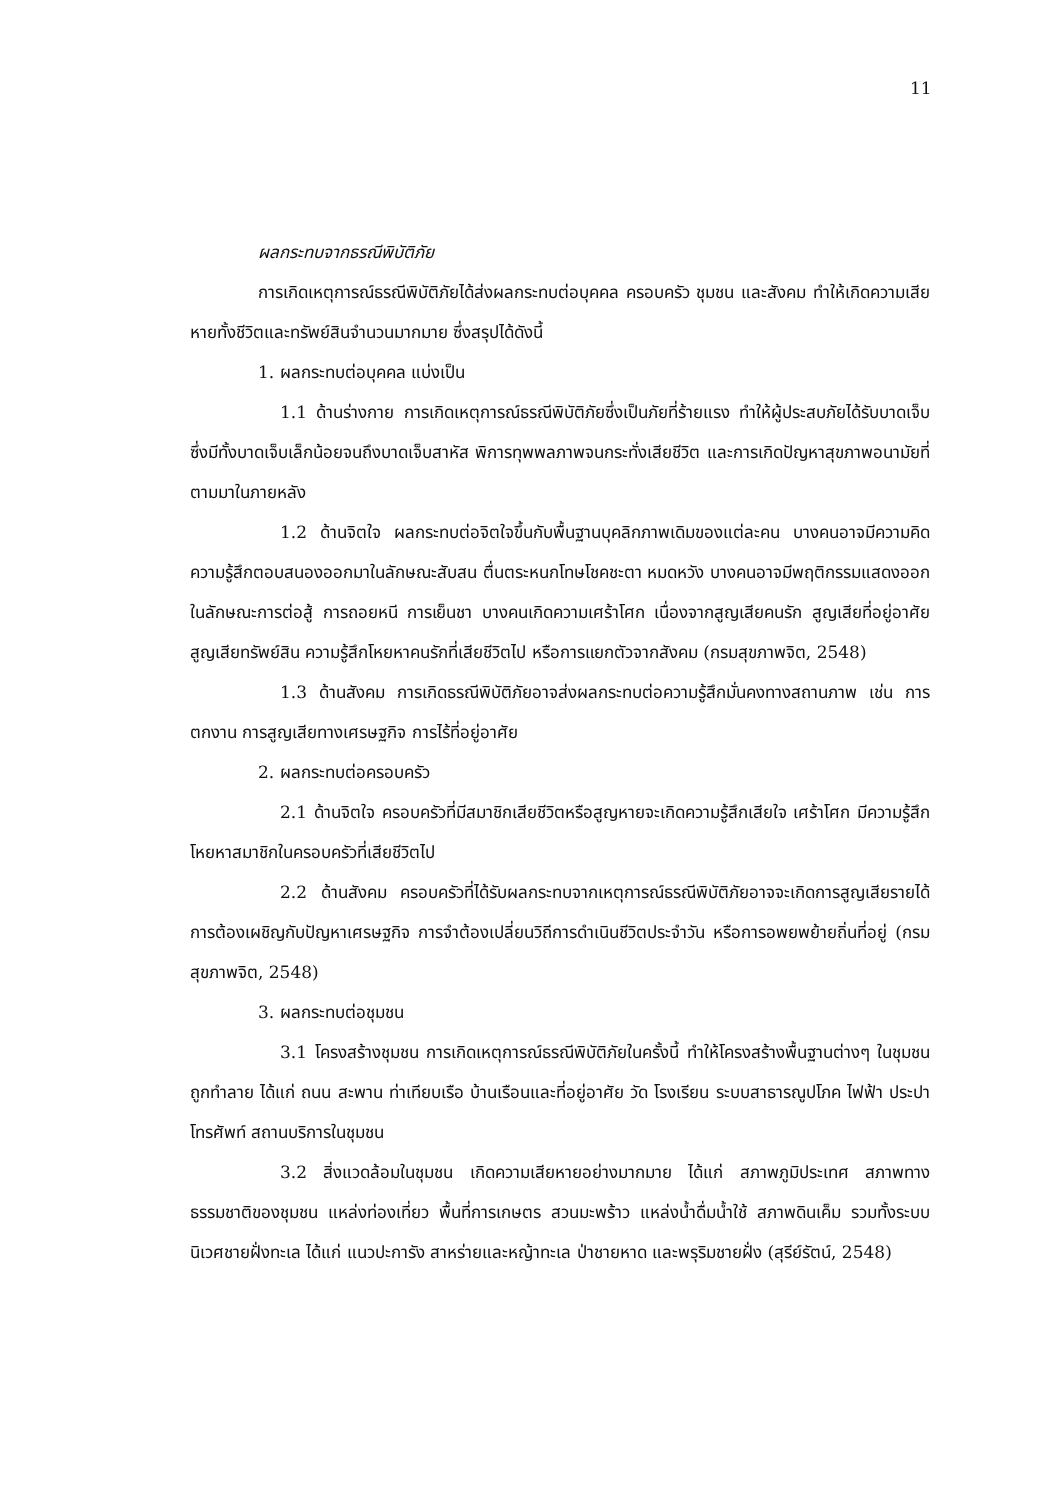11
ผลกระทบจากธรณีพิบัติภัย
การเกิดเหตุการณ์ธรณีพิบัติภัยได้ส่งผลกระทบต่อบุคคล ครอบครัว ชุมชน และสังคม ทำให้เกิดความเสียหายทั้งชีวิตและทรัพย์สินจำนวนมากมาย ซึ่งสรุปได้ดังนี้
1. ผลกระทบต่อบุคคล แบ่งเป็น
1.1 ด้านร่างกาย การเกิดเหตุการณ์ธรณีพิบัติภัยซึ่งเป็นภัยที่ร้ายแรง ทำให้ผู้ประสบภัยได้รับบาดเจ็บ ซึ่งมีทั้งบาดเจ็บเล็กน้อยจนถึงบาดเจ็บสาหัส พิการทุพพลภาพจนกระทั่งเสียชีวิต และการเกิดปัญหาสุขภาพอนามัยที่ตามมาในภายหลัง
1.2 ด้านจิตใจ ผลกระทบต่อจิตใจขึ้นกับพื้นฐานบุคลิกภาพเดิมของแต่ละคน บางคนอาจมีความคิด ความรู้สึกตอบสนองออกมาในลักษณะสับสน ตื่นตระหนกโทษโชคชะตา หมดหวัง บางคนอาจมีพฤติกรรมแสดงออกในลักษณะการต่อสู้ การถอยหนี การเย็นชา บางคนเกิดความเศร้าโศก เนื่องจากสูญเสียคนรัก สูญเสียที่อยู่อาศัย สูญเสียทรัพย์สิน ความรู้สึกโหยหาคนรักที่เสียชีวิตไป หรือการแยกตัวจากสังคม (กรมสุขภาพจิต, 2548)
1.3 ด้านสังคม การเกิดธรณีพิบัติภัยอาจส่งผลกระทบต่อความรู้สึกมั่นคงทางสถานภาพ เช่น การตกงาน การสูญเสียทางเศรษฐกิจ การไร้ที่อยู่อาศัย
2. ผลกระทบต่อครอบครัว
2.1 ด้านจิตใจ ครอบครัวที่มีสมาชิกเสียชีวิตหรือสูญหายจะเกิดความรู้สึกเสียใจ เศร้าโศก มีความรู้สึกโหยหาสมาชิกในครอบครัวที่เสียชีวิตไป
2.2 ด้านสังคม ครอบครัวที่ได้รับผลกระทบจากเหตุการณ์ธรณีพิบัติภัยอาจจะเกิดการสูญเสียรายได้ การต้องเผชิญกับปัญหาเศรษฐกิจ การจำต้องเปลี่ยนวิถีการดำเนินชีวิตประจำวัน หรือการอพยพย้ายถิ่นที่อยู่ (กรมสุขภาพจิต, 2548)
3. ผลกระทบต่อชุมชน
3.1 โครงสร้างชุมชน การเกิดเหตุการณ์ธรณีพิบัติภัยในครั้งนี้ ทำให้โครงสร้างพื้นฐานต่างๆ ในชุมชนถูกทำลาย ได้แก่ ถนน สะพาน ท่าเทียบเรือ บ้านเรือนและที่อยู่อาศัย วัด โรงเรียน ระบบสาธารณูปโภค ไฟฟ้า ประปา โทรศัพท์ สถานบริการในชุมชน
3.2 สิ่งแวดล้อมในชุมชน เกิดความเสียหายอย่างมากมาย ได้แก่ สภาพภูมิประเทศ สภาพทางธรรมชาติของชุมชน แหล่งท่องเที่ยว พื้นที่การเกษตร สวนมะพร้าว แหล่งน้ำดื่มน้ำใช้ สภาพดินเค็ม รวมทั้งระบบนิเวศชายฝั่งทะเล ได้แก่ แนวปะการัง สาหร่ายและหญ้าทะเล ป่าชายหาด และพรุริมชายฝั่ง (สุรีย์รัตน์, 2548)